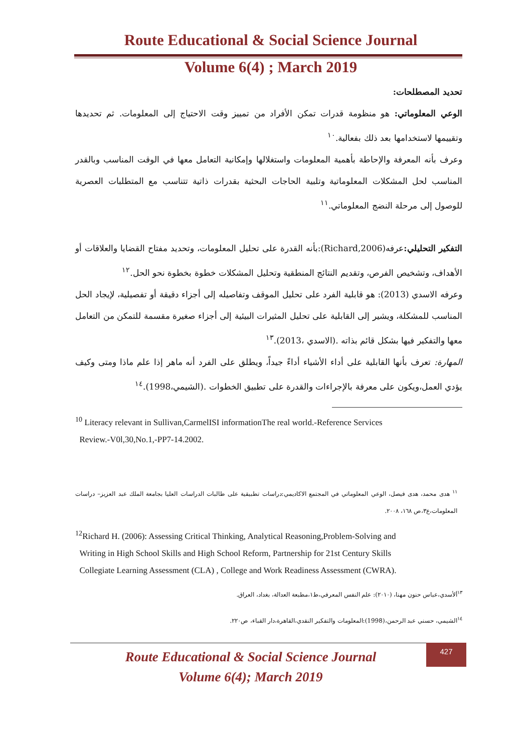Route Educational & Social Science Journal
Volume 6(4) ; March 2019
تحديد المصطلحات:
الوعي المعلوماتي: هو منظومة قدرات تمكن الأفراد من تمييز وقت الاحتياج إلى المعلومات. ثم تحديدها وتقييمها لاستخدامها بعد ذلك بفعالية.<sup>١٠</sup>
وعرف بأنه المعرفة والإحاطة بأهمية المعلومات واستغلالها وإمكانية التعامل معها في الوقت المناسب وبالقدر المناسب لحل المشكلات المعلوماتية وتلبية الحاجات البحثية بقدرات ذاتية تتناسب مع المتطلبات العصرية للوصول إلى مرحلة النضج المعلوماتي.<sup>١١</sup>
التفكير التحليلي: عرفه(Richard,2006):بأنه القدرة على تحليل المعلومات، وتحديد مفتاح القضايا والعلاقات أو الأهداف، وتشخيص الفرص، وتقديم النتائج المنطقية وتحليل المشكلات خطوة بخطوة نحو الحل.<sup>١٢</sup>
وعرفه الاسدي (2013): هو قابلية الفرد على تحليل الموقف وتفاصيله إلى أجزاء دقيقة أو تفصيلية، لإيجاد الحل المناسب للمشكلة، ويشير إلى القابلية على تحليل المثيرات البيئية إلى أجزاء صغيرة مقسمة للتمكن من التعامل معها والتفكير فيها بشكل قائم بذاته .(الاسدي ،2013).<sup>١٣</sup>
المهارة: تعرف بأنها القابلية على أداء الأشياء أداءً جيداً، ويطلق على الفرد أنه ماهر إذا علم ماذا ومتى وكيف يؤدي العمل،ويكون على معرفة بالإجراءات والقدرة على تطبيق الخطوات .(الشيمي،1998).<sup>١٤</sup>
<sup>10</sup> Literacy relevant in Sullivan,CarmelISI informationThe real world.-Reference Services
Review.-V0l,30,No.1,-PP7-14.2002.
<sup>١١</sup> هدى محمد، هدى فيصل، الوعي المعلوماتي في المجتمع الاكاديمي:دراسات تطبيقية على طالبات الدراسات العليا بجامعة الملك عبد العزيز– دراسات المعلومات،ع٣،ص ١٦٨، ٢٠٠٨.
<sup>12</sup> Richard H. (2006): Assessing Critical Thinking, Analytical Reasoning,Problem-Solving and
Writing in High School Skills and High School Reform, Partnership for 21st Century Skills
Collegiate Learning Assessment (CLA) , College and Work Readiness Assessment (CWRA).
<sup>١٣</sup> ألأسدي،عباس حنون مهنا، (٢٠١٠): علم النفس المعرفي،ط١،مطبعة العدالة، بغداد، العراق.
<sup>١٤</sup> الشيمي، حسني عبد الرحمن،(1998):المعلومات والتفكير النقدي،القاهرة،دار القباء، ص٢٢٠.
Route Educational & Social Science Journal
Volume 6(4); March 2019
427